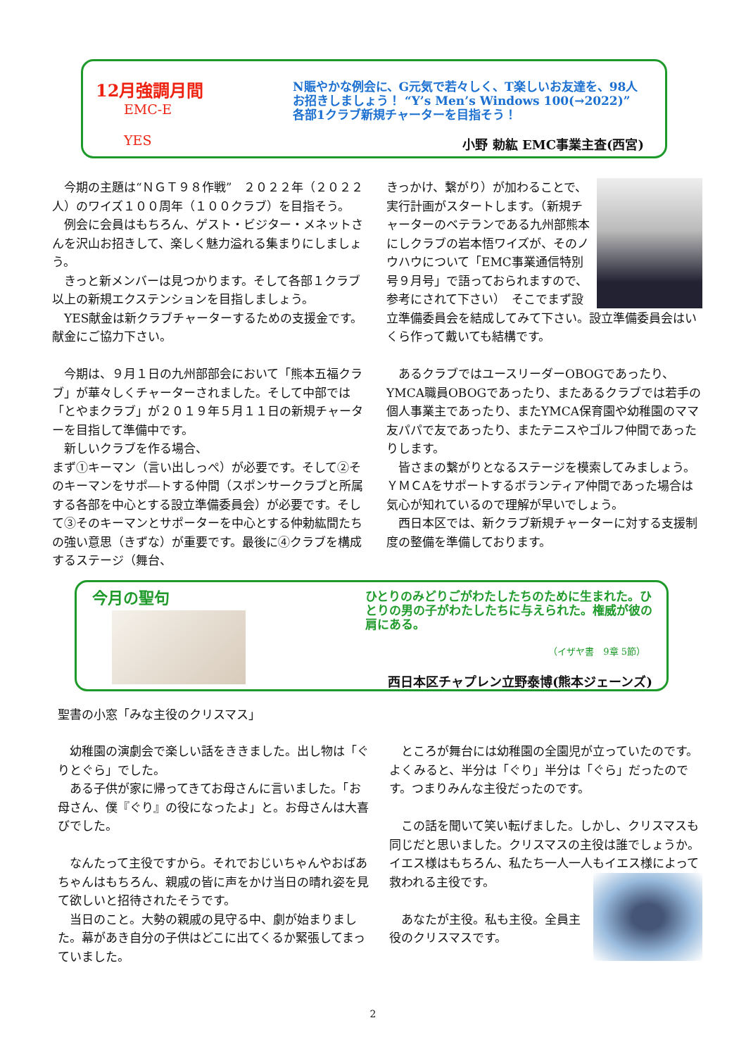12月強調月間
EMC-E
YES
N賑やかな例会に、G元気で若々しく、T楽しいお友達を、98人お招きしましょう！ “Y’s Men’s Windows 100(→2022)” 各部1クラブ新規チャーターを目指そう！
小野 勅紘 EMC事業主査(西宮)
　今期の主題は“ＮＧＴ９８作戦”　２０２２年（２０２２人）のワイズ１００周年（１００クラブ）を目指そう。
　例会に会員はもちろん、ゲスト・ビジター・メネットさんを沢山お招きして、楽しく魅力溢れる集まりにしましょう。
　きっと新メンバーは見つかります。そして各部１クラブ以上の新規エクステンションを目指しましょう。
　YES献金は新クラブチャーターするための支援金です。献金にご協力下さい。
　今期は、９月１日の九州部部会において「熊本五福クラブ」が華々しくチャーターされました。そして中部では「とやまクラブ」が２０１９年５月１１日の新規チャーターを目指して準備中です。
　新しいクラブを作る場合、
まず①キーマン（言い出しっぺ）が必要です。そして②そのキーマンをサポ―トする仲間（スポンサークラブと所属する各部を中心とする設立準備委員会）が必要です。そして③そのキーマンとサポーターを中心とする仲勅紘間たちの強い意思（きずな）が重要です。最後に④クラブを構成するステージ（舞台、
きっかけ、繋がり）が加わることで、実行計画がスタートします。（新規チャーターのベテランである九州部熊本にしクラブの岩本悟ワイズが、そのノウハウについて「EMC事業通信特別号９月号」で語っておられますので、参考にされて下さい）　そこでまず設立準備委員会を結成してみて下さい。設立準備委員会はいくら作って戴いても結構です。
　あるクラブではユースリーダーOBOGであったり、YMCA職員OBOGであったり、またあるクラブでは若手の個人事業主であったり、またYMCA保育園や幼稚園のママ友パパで友であったり、またテニスやゴルフ仲間であったりします。
　皆さまの繋がりとなるステージを模索してみましょう。ＹＭＣAをサポートするボランティア仲間であった場合は気心が知れているので理解が早いでしょう。
　西日本区では、新クラブ新規チャーターに対する支援制度の整備を準備しております。
今月の聖句
ひとりのみどりごがわたしたちのために生まれた。ひとりの男の子がわたしたちに与えられた。権威が彼の肩にある。
（イザヤ書　9章 5節）
西日本区チャプレン立野泰博(熊本ジェーンズ)
聖書の小窓「みな主役のクリスマス」
　幼稚園の演劇会で楽しい話をききました。出し物は「ぐりとぐら」でした。
　ある子供が家に帰ってきてお母さんに言いました。「お母さん、僕『ぐり』の役になったよ」と。お母さんは大喜びでした。
　なんたって主役ですから。それでおじいちゃんやおばあちゃんはもちろん、親戚の皆に声をかけ当日の晴れ姿を見て欲しいと招待されたそうです。
　当日のこと。大勢の親戚の見守る中、劇が始まりました。幕があき自分の子供はどこに出てくるか緊張してまっていました。
　ところが舞台には幼稚園の全園児が立っていたのです。よくみると、半分は「ぐり」半分は「ぐら」だったのです。つまりみんな主役だったのです。
　この話を聞いて笑い転げました。しかし、クリスマスも同じだと思いました。クリスマスの主役は誰でしょうか。イエス様はもちろん、私たち一人一人 もイエス様によって救われる主役です。
　あなたが主役。私も主役。全員主役のクリスマスです。
2